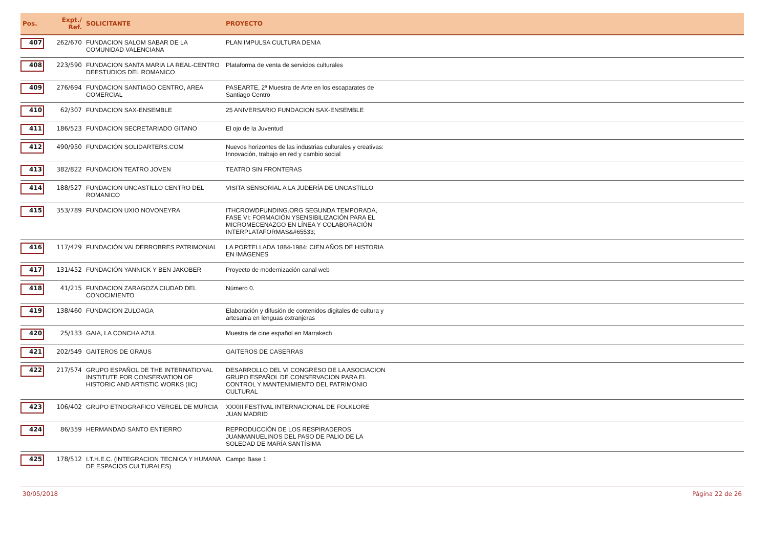| Pos. | Expt./ Ref. | SOLICITANTE | PROYECTO |
| --- | --- | --- | --- |
| 407 | 262/670 | FUNDACION SALOM SABAR DE LA COMUNIDAD VALENCIANA | PLAN IMPULSA CULTURA DENIA |
| 408 | 223/590 | FUNDACION SANTA MARIA LA REAL-CENTRO DEESTUDIOS DEL ROMANICO | Plataforma de venta de servicios culturales |
| 409 | 276/694 | FUNDACION SANTIAGO CENTRO, AREA COMERCIAL | PASEARTE, 2ª Muestra de Arte en los escaparates de Santiago Centro |
| 410 | 62/307 | FUNDACION SAX-ENSEMBLE | 25 ANIVERSARIO FUNDACION SAX-ENSEMBLE |
| 411 | 186/523 | FUNDACION SECRETARIADO GITANO | El ojo de la Juventud |
| 412 | 490/950 | FUNDACIÓN SOLIDARTERS.COM | Nuevos horizontes de las industrias culturales y creativas: Innovación, trabajo en red y cambio social |
| 413 | 382/822 | FUNDACION TEATRO JOVEN | TEATRO SIN FRONTERAS |
| 414 | 188/527 | FUNDACION UNCASTILLO CENTRO DEL ROMANICO | VISITA SENSORIAL A LA JUDERÍA DE UNCASTILLO |
| 415 | 353/789 | FUNDACION UXIO NOVONEYRA | ITHCROWDFUNDING.ORG SEGUNDA TEMPORADA, FASE VI: FORMACIÓN YSENSIBILIZACIÓN PARA EL MICROMECENAZGO EN LÍNEA Y COLABORACIÓN INTERPLATAFORMAS&#65533; |
| 416 | 117/429 | FUNDACIÓN VALDERROBRES PATRIMONIAL | LA PORTELLADA 1884-1984: CIEN AÑOS DE HISTORIA EN IMÁGENES |
| 417 | 131/452 | FUNDACIÓN YANNICK Y BEN JAKOBER | Proyecto de modernización canal web |
| 418 | 41/215 | FUNDACION ZARAGOZA CIUDAD DEL CONOCIMIENTO | Número 0. |
| 419 | 138/460 | FUNDACION ZULOAGA | Elaboración y difusión de contenidos digitales de cultura y artesania en lenguas extranjeras |
| 420 | 25/133 | GAIA, LA CONCHA AZUL | Muestra de cine español en Marrakech |
| 421 | 202/549 | GAITEROS DE GRAUS | GAITEROS DE CASERRAS |
| 422 | 217/574 | GRUPO ESPAÑOL DE THE INTERNATIONAL INSTITUTE FOR CONSERVATION OF HISTORIC AND ARTISTIC WORKS (IIC) | DESARROLLO DEL VI CONGRESO DE LA ASOCIACION GRUPO ESPAÑOL DE CONSERVACION PARA EL CONTROL Y MANTENIMIENTO DEL PATRIMONIO CULTURAL |
| 423 | 106/402 | GRUPO ETNOGRAFICO VERGEL DE MURCIA | XXXIII FESTIVAL INTERNACIONAL DE FOLKLORE JUAN MADRID |
| 424 | 86/359 | HERMANDAD SANTO ENTIERRO | REPRODUCCIÓN DE LOS RESPIRADEROS JUANMANUELINOS DEL PASO DE PALIO DE LA SOLEDAD DE MARÍA SANTÍSIMA |
| 425 | 178/512 | I.T.H.E.C. (INTEGRACION TECNICA Y HUMANA DE ESPACIOS CULTURALES) | Campo Base 1 |
30/05/2018 Página 22 de 26